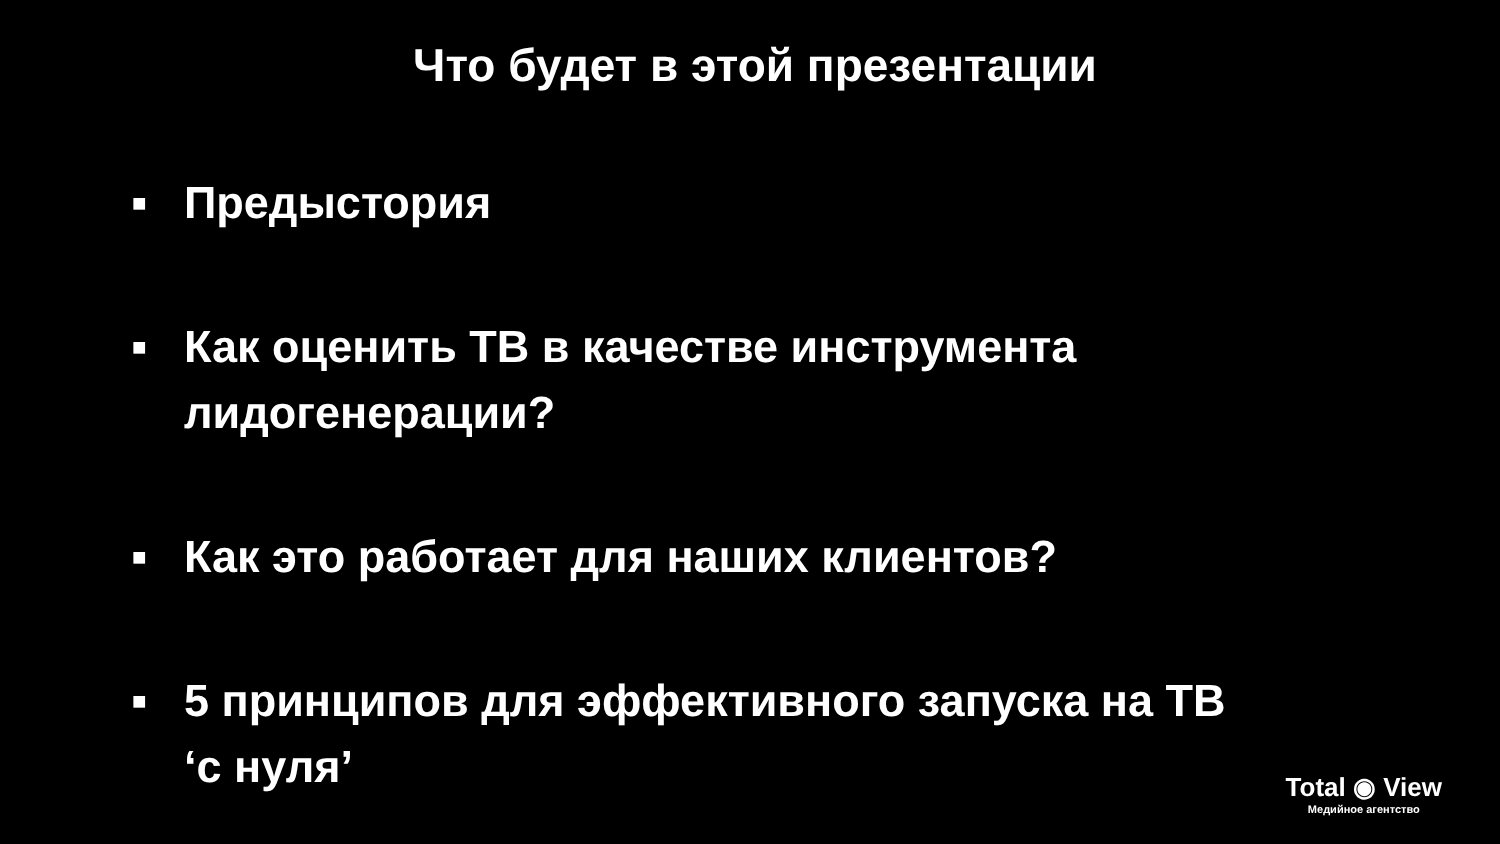Что будет в этой презентации
■ Предыстория
■ Как оценить ТВ в качестве инструмента
лидогенерации?
■ Как это работает для наших клиентов?
■ 5 принципов для эффективного запуска на ТВ
‘с нуля’
Total ◉ View
Медийное агентство